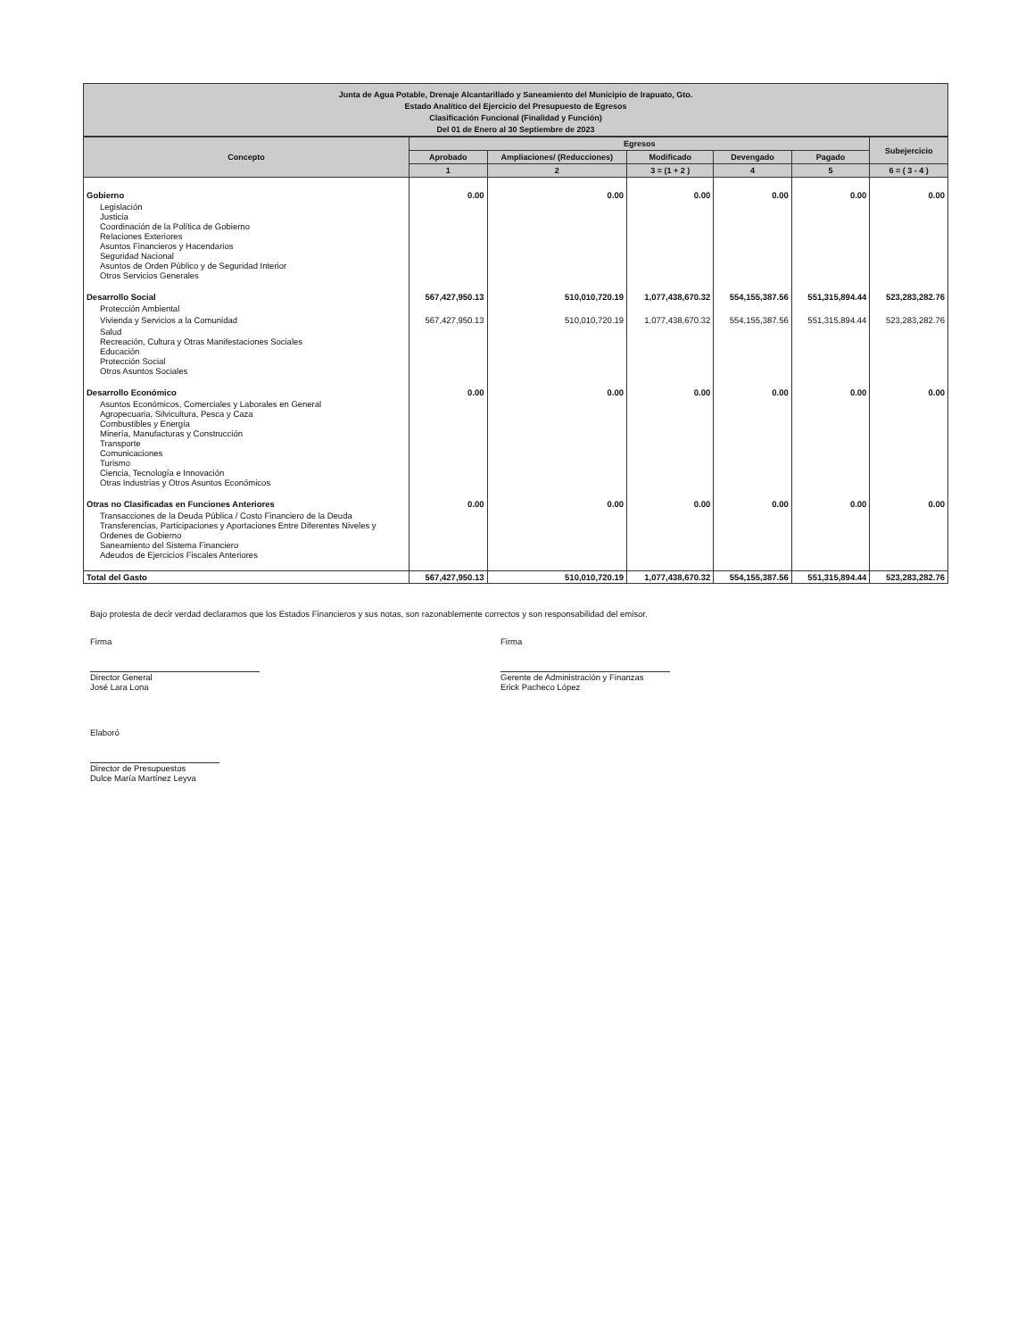Junta de Agua Potable, Drenaje Alcantarillado y Saneamiento del Municipio de Irapuato, Gto.
Estado Analítico del Ejercicio del Presupuesto de Egresos
Clasificación Funcional (Finalidad y Función)
Del 01 de Enero al 30 Septiembre de 2023
| Concepto | Egresos | | | | | Subejercicio |
| --- | --- | --- | --- | --- | --- | --- |
| | Aprobado | Ampliaciones/ (Reducciones) | Modificado | Devengado | Pagado | |
| | 1 | 2 | 3 = (1 + 2 ) | 4 | 5 | 6 = ( 3 - 4 ) |
| Gobierno | 0.00 | 0.00 | 0.00 | 0.00 | 0.00 | 0.00 |
| Legislación Justicia Coordinación de la Política de Gobierno Relaciones Exteriores Asuntos Financieros y Hacendarios Seguridad Nacional Asuntos de Orden Público y de Seguridad Interior Otros Servicios Generales | | | | | | |
| Desarrollo Social | 567,427,950.13 | 510,010,720.19 | 1,077,438,670.32 | 554,155,387.56 | 551,315,894.44 | 523,283,282.76 |
| Protección Ambiental | | | | | | |
| Vivienda y Servicios a la Comunidad | 567,427,950.13 | 510,010,720.19 | 1,077,438,670.32 | 554,155,387.56 | 551,315,894.44 | 523,283,282.76 |
| Salud Recreación, Cultura y Otras Manifestaciones Sociales Educación Protección Social Otros Asuntos Sociales | | | | | | |
| Desarrollo Económico | 0.00 | 0.00 | 0.00 | 0.00 | 0.00 | 0.00 |
| Asuntos Económicos, Comerciales y Laborales en General Agropecuaria, Silvicultura, Pesca y Caza Combustibles y Energía Minería, Manufacturas y Construcción Transporte Comunicaciones Turismo Ciencia, Tecnología e Innovación Otras Industrias y Otros Asuntos Económicos | | | | | | |
| Otras no Clasificadas en Funciones Anteriores | 0.00 | 0.00 | 0.00 | 0.00 | 0.00 | 0.00 |
| Transacciones de la Deuda Pública / Costo Financiero de la Deuda Transferencias, Participaciones y Aportaciones Entre Diferentes Niveles y Ordenes de Gobierno Saneamiento del Sistema Financiero Adeudos de Ejercicios Fiscales Anteriores | | | | | | |
| Total del Gasto | 567,427,950.13 | 510,010,720.19 | 1,077,438,670.32 | 554,155,387.56 | 551,315,894.44 | 523,283,282.76 |
Bajo protesta de decir verdad declaramos que los Estados Financieros y sus notas, son razonablemente correctos y son responsabilidad del emisor.
Firma
Director General
José Lara Lona
Firma
Gerente de Administración y Finanzas
Erick Pacheco López
Elaboró
Director de Presupuestos
Dulce María Martínez Leyva